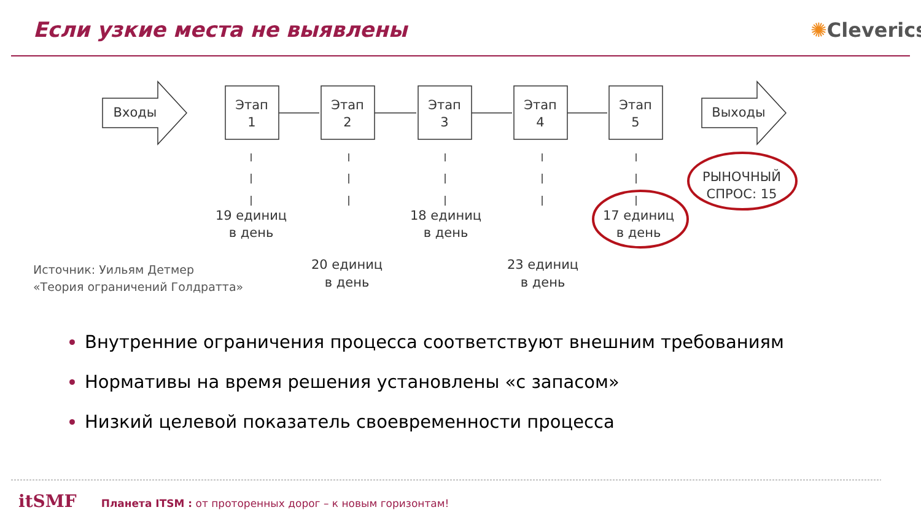Если узкие места не выявлены ✺Cleverics
Входы
Выходы
Этап
1
Этап
2
Этап
3
Этап
4
Этап
5
19 единиц
в день
18 единиц
в день
17 единиц
в день
20 единиц
в день
23 единиц
в день
РЫНОЧНЫЙ
СПРОС: 15
Источник: Уильям Детмер
«Теория ограничений Голдратта»
Внутренние ограничения процесса соответствуют внешним требованиям
Нормативы на время решения установлены «с запасом»
Низкий целевой показатель своевременности процесса
itSMF Планета ITSM : от проторенных дорог – к новым горизонтам!